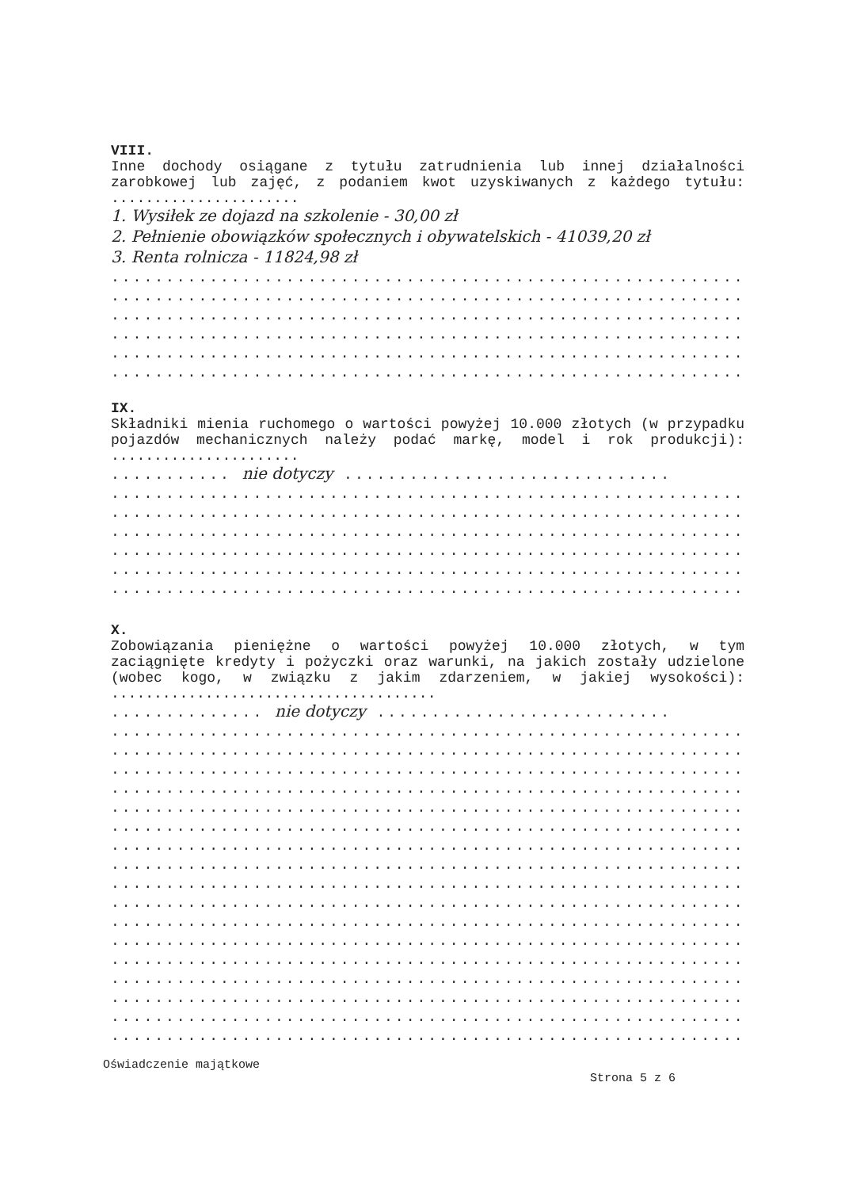VIII.
Inne dochody osiągane z tytułu zatrudnienia lub innej działalności zarobkowej lub zajęć, z podaniem kwot uzyskiwanych z każdego tytułu: ......................
1. Wysiłek ze dojazd na szkolenie - 30,00 zł
2. Pełnienie obowiązków społecznych i obywatelskich - 41039,20 zł
3. Renta rolnicza - 11824,98 zł
..............................................................
..............................................................
..............................................................
..............................................................
..............................................................
..............................................................
IX.
Składniki mienia ruchomego o wartości powyżej 10.000 złotych (w przypadku pojazdów mechanicznych należy podać markę, model i rok produkcji): ......................
........... nie dotyczy ..............................
..............................................................
..............................................................
..............................................................
..............................................................
..............................................................
..............................................................
X.
Zobowiązania pieniężne o wartości powyżej 10.000 złotych, w tym zaciągnięte kredyty i pożyczki oraz warunki, na jakich zostały udzielone (wobec kogo, w związku z jakim zdarzeniem, w jakiej wysokości): ......................................
.............. nie dotyczy ...........................
..............................................................
..............................................................
..............................................................
..............................................................
..............................................................
..............................................................
..............................................................
..............................................................
..............................................................
..............................................................
..............................................................
..............................................................
..............................................................
..............................................................
..............................................................
..............................................................
..............................................................
Oświadczenie majątkowe
Strona 5 z 6